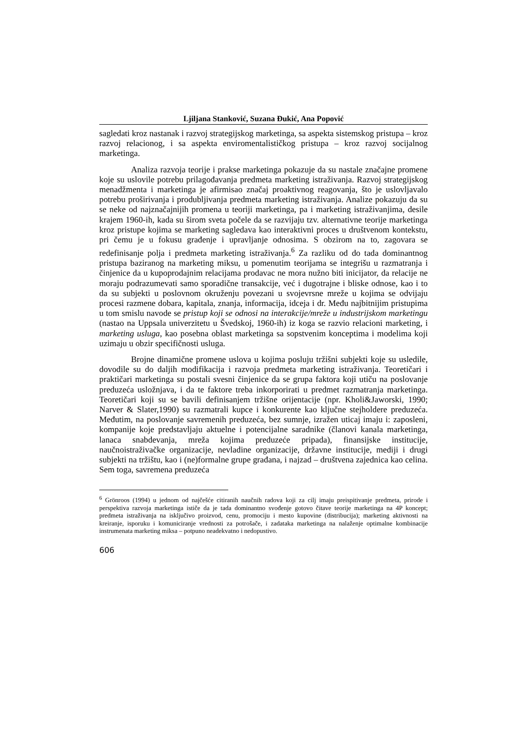Ljiljana Stanković, Suzana Đukić, Ana Popović
sagledati kroz nastanak i razvoj strategijskog marketinga, sa aspekta sistemskog pristupa – kroz razvoj relacionog, i sa aspekta enviromentalističkog pristupa – kroz razvoj socijalnog marketinga.
Analiza razvoja teorije i prakse marketinga pokazuje da su nastale značajne promene koje su uslovile potrebu prilagođavanja predmeta marketing istraživanja. Razvoj strategijskog menadžmenta i marketinga je afirmisao značaj proaktivnog reagovanja, što je uslovljavalo potrebu proširivanja i produbljivanja predmeta marketing istraživanja. Analize pokazuju da su se neke od najznačajnijih promena u teoriji marketinga, pa i marketing istraživanjima, desile krajem 1960-ih, kada su širom sveta počele da se razvijaju tzv. alternativne teorije marketinga kroz pristupe kojima se marketing sagledava kao interaktivni proces u društvenom kontekstu, pri čemu je u fokusu građenje i upravljanje odnosima. S obzirom na to, zagovara se redefinisanje polja i predmeta marketing istraživanja.<sup>6</sup> Za razliku od do tada dominantnog pristupa baziranog na marketing miksu, u pomenutim teorijama se integrišu u razmatranja i činjenice da u kupoprodajnim relacijama prodavac ne mora nužno biti inicijator, da relacije ne moraju podrazumevati samo sporadične transakcije, već i dugotrajne i bliske odnose, kao i to da su subjekti u poslovnom okruženju povezani u svojevrsne mreže u kojima se odvijaju procesi razmene dobara, kapitala, znanja, informacija, idceja i dr. Među najbitnijim pristupima u tom smislu navode se pristup koji se odnosi na interakcije/mreže u industrijskom marketingu (nastao na Uppsala univerzitetu u Švedskoj, 1960-ih) iz koga se razvio relacioni marketing, i marketing usluga, kao posebna oblast marketinga sa sopstvenim konceptima i modelima koji uzimaju u obzir specifičnosti usluga.
Brojne dinamične promene uslova u kojima posluju tržišni subjekti koje su usledile, dovodile su do daljih modifikacija i razvoja predmeta marketing istraživanja. Teoretičari i praktičari marketinga su postali svesni činjenice da se grupa faktora koji utiču na poslovanje preduzeća usložnjava, i da te faktore treba inkorporirati u predmet razmatranja marketinga. Teoretičari koji su se bavili definisanjem tržišne orijentacije (npr. Kholi&Jaworski, 1990; Narver & Slater,1990) su razmatrali kupce i konkurente kao ključne stejholdere preduzeća. Međutim, na poslovanje savremenih preduzeća, bez sumnje, izražen uticaj imaju i: zaposleni, kompanije koje predstavljaju aktuelne i potencijalne saradnike (članovi kanala marketinga, lanaca snabdevanja, mreža kojima preduzeće pripada), finansijske institucije, naučnoistraživačke organizacije, nevladine organizacije, državne institucije, mediji i drugi subjekti na tržištu, kao i (ne)formalne grupe građana, i najzad – društvena zajednica kao celina. Sem toga, savremena preduzeća
<sup>6</sup> Grönroos (1994) u jednom od najčešće citiranih naučnih radova koji za cilj imaju preispitivanje predmeta, prirode i perspektiva razvoja marketinga ističe da je tada dominantno svođenje gotovo čitave teorije marketinga na 4P koncept; predmeta istraživanja na isključivo proizvod, cenu, promociju i mesto kupovine (distribucija); marketing aktivnosti na kreiranje, isporuku i komuniciranje vrednosti za potrošače, i zadataka marketinga na nalaženje optimalne kombinacije instrumenata marketing miksa – potpuno neadekvatno i nedopustivo.
606